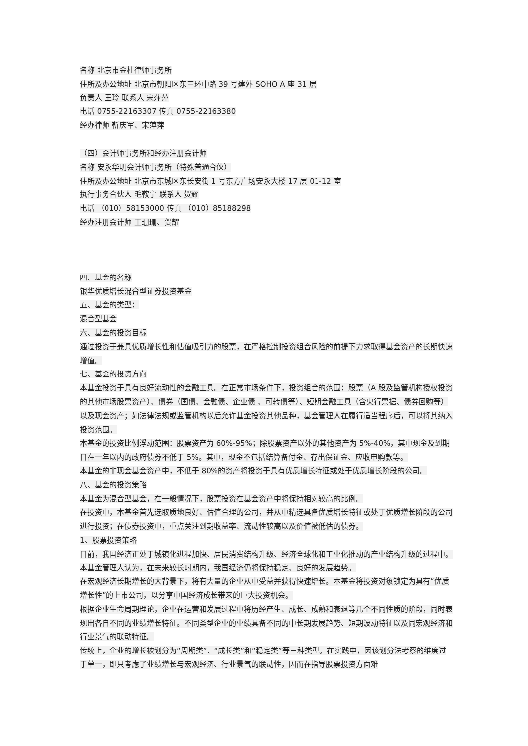名称 北京市金杜律师事务所
住所及办公地址 北京市朝阳区东三环中路 39 号建外 SOHO A 座 31 层
负责人 王玲 联系人 宋萍萍
电话 0755-22163307 传真 0755-22163380
经办律师 靳庆军、宋萍萍
（四）会计师事务所和经办注册会计师
名称 安永华明会计师事务所（特殊普通合伙）
住所及办公地址 北京市东城区东长安街 1 号东方广场安永大楼 17 层 01-12 室
执行事务合伙人 毛鞍宁 联系人 贺耀
电话 （010）58153000 传真 （010）85188298
经办注册会计师 王珊珊、贺耀
四、基金的名称
银华优质增长混合型证券投资基金
五、基金的类型：
混合型基金
六、基金的投资目标
通过投资于兼具优质增长性和估值吸引力的股票，在严格控制投资组合风险的前提下力求取得基金资产的长期快速增值。
七、基金的投资方向
本基金投资于具有良好流动性的金融工具。在正常市场条件下，投资组合的范围：股票（A 股及监管机构授权投资的其他市场股票资产）、债券（国债、金融债、企业债 、可转债等）、短期金融工具（含央行票据、债券回购等）以及现金资产；如法律法规或监管机构以后允许基金投资其他品种，基金管理人在履行适当程序后，可以将其纳入投资范围。
本基金的投资比例浮动范围：股票资产为 60%-95%；除股票资产以外的其他资产为 5%-40%，其中现金及到期日在一年以内的政府债券不低于 5%。其中，现金不包括结算备付金、存出保证金、应收申购款等。
本基金的非现金基金资产中，不低于 80%的资产将投资于具有优质增长特征或处于优质增长阶段的公司。
八、基金的投资策略
本基金为混合型基金，在一般情况下，股票投资在基金资产中将保持相对较高的比例。
在投资中，本基金首先选取质地良好、估值合理的公司，并从中精选具备优质增长特征或处于优质增长阶段的公司进行投资；在债券投资中，重点关注到期收益率、流动性较高以及价值被低估的债券。
1、股票投资策略
目前，我国经济正处于城镇化进程加快、居民消费结构升级、经济全球化和工业化推动的产业结构升级的过程中。本基金管理人认为，在未来较长时期内，我国经济仍将保持稳定、良好的发展趋势。
在宏观经济长期增长的大背景下，将有大量的企业从中受益并获得快速增长。本基金将投资对象锁定为具有“优质增长性”的上市公司，以分享中国经济成长带来的巨大投资机会。
根据企业生命周期理论，企业在运营和发展过程中将历经产生、成长、成熟和衰退等几个不同性质的阶段，同时表现出各自不同的业绩增长特征。不同类型企业的业绩具备不同的中长期发展趋势、短期波动特征以及同宏观经济和行业景气的联动特征。
传统上，企业的增长被划分为“周期类”、“成长类”和“稳定类”等三种类型。在实践中，因该划分法考察的维度过于单一，即只考虑了业绩增长与宏观经济、行业景气的联动性，因而在指导股票投资方面难